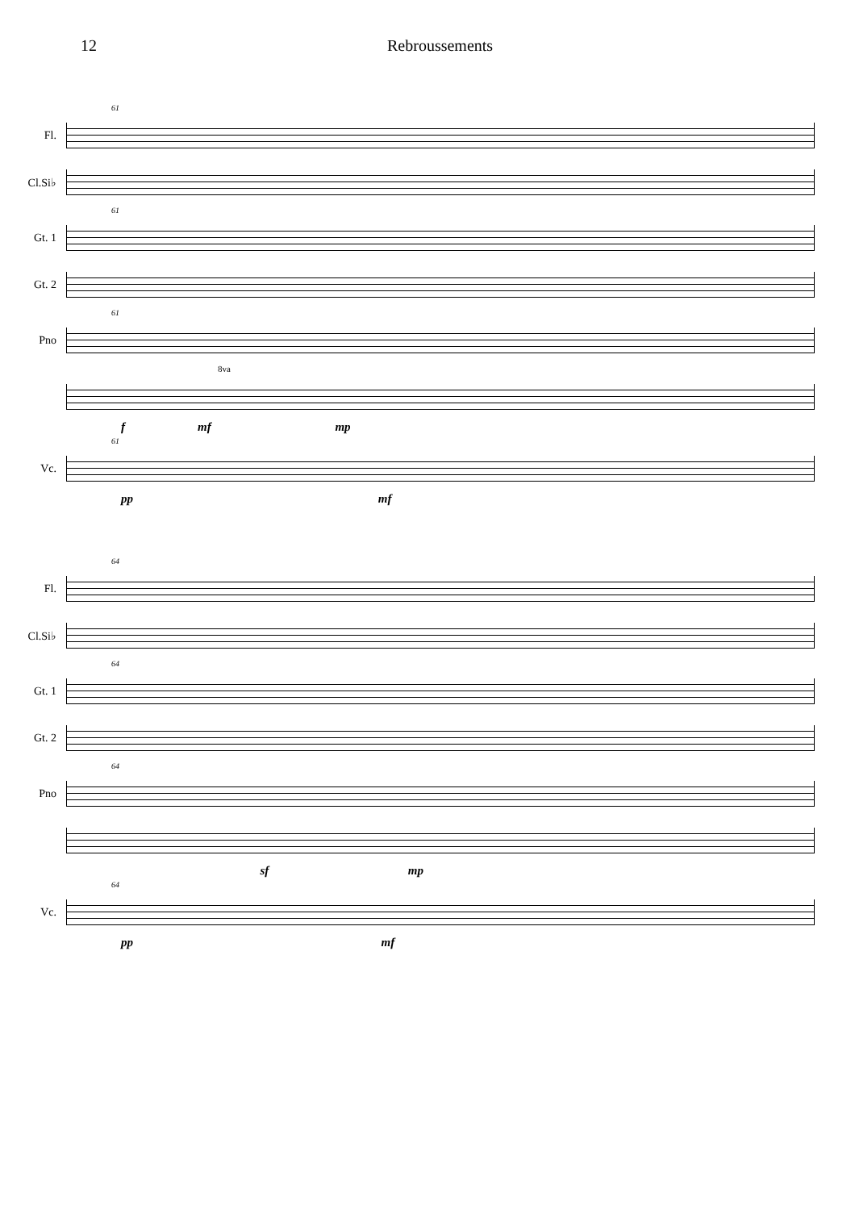12 Rebroussements
61
Fl.
Cl.Si♭
61
Gt. 1
Gt. 2
61
Pno
8va
f mf mp
61
Vc.
pp mf
64
Fl.
Cl.Si♭
64
Gt. 1
Gt. 2
64
Pno
sf mp
64
Vc.
pp mf